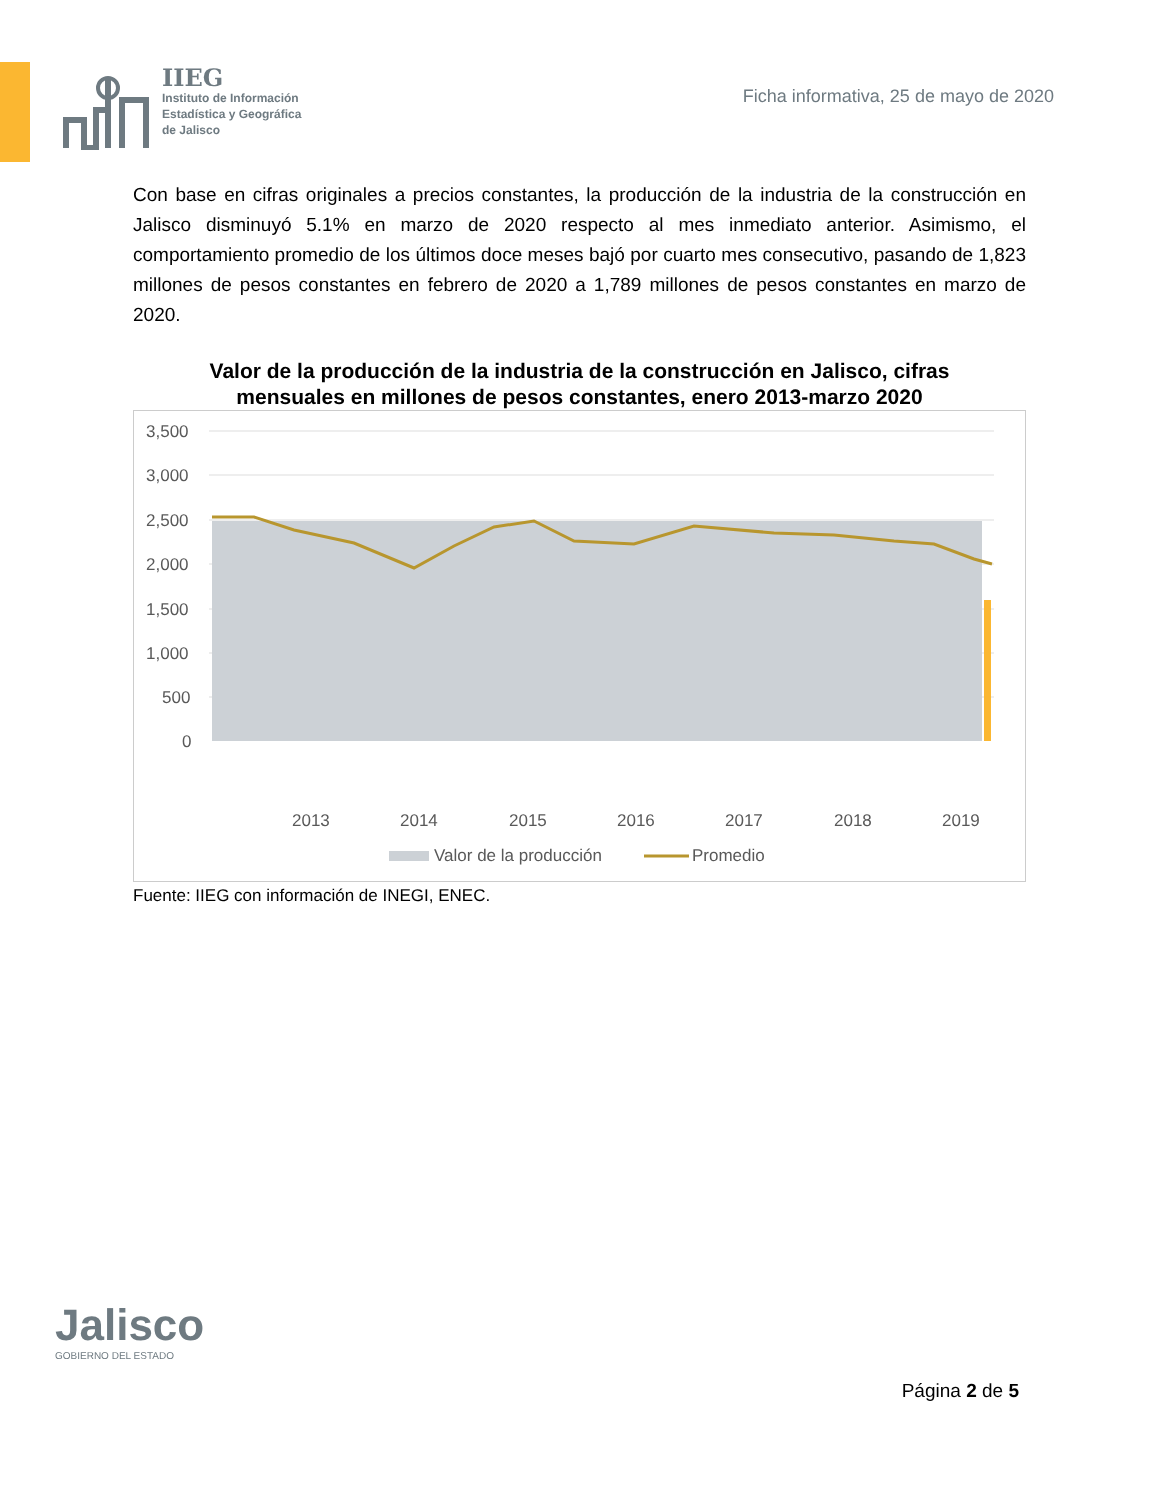IIEG
Instituto de Información
Estadística y Geográfica
de Jalisco
Ficha informativa, 25 de mayo de 2020
Con base en cifras originales a precios constantes, la producción de la industria de la construcción en Jalisco disminuyó 5.1% en marzo de 2020 respecto al mes inmediato anterior. Asimismo, el comportamiento promedio de los últimos doce meses bajó por cuarto mes consecutivo, pasando de 1,823 millones de pesos constantes en febrero de 2020 a 1,789 millones de pesos constantes en marzo de 2020.
Valor de la producción de la industria de la construcción en Jalisco, cifras mensuales en millones de pesos constantes, enero 2013-marzo 2020
3,500
3,000
2,500
2,000
1,500
1,000
500
0
2013
2014
2015
2016
2017
2018
2019
2020
Valor de la producción
Promedio
Fuente: IIEG con información de INEGI, ENEC.
Jalisco
GOBIERNO DEL ESTADO
Página 2 de 5